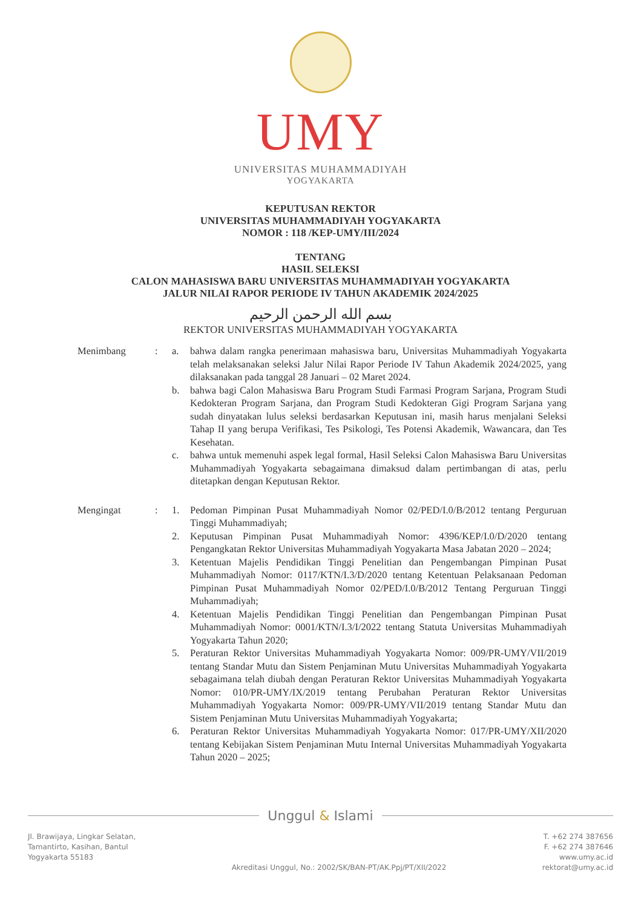UMY
UNIVERSITAS MUHAMMADIYAH
YOGYAKARTA
KEPUTUSAN REKTOR
UNIVERSITAS MUHAMMADIYAH YOGYAKARTA
NOMOR : 118 /KEP-UMY/III/2024
TENTANG
HASIL SELEKSI
CALON MAHASISWA BARU UNIVERSITAS MUHAMMADIYAH YOGYAKARTA
JALUR NILAI RAPOR PERIODE IV TAHUN AKADEMIK 2024/2025
بسم الله الرحمن الرحيم
REKTOR UNIVERSITAS MUHAMMADIYAH YOGYAKARTA
Menimbang : a. bahwa dalam rangka penerimaan mahasiswa baru, Universitas Muhammadiyah Yogyakarta telah melaksanakan seleksi Jalur Nilai Rapor Periode IV Tahun Akademik 2024/2025, yang dilaksanakan pada tanggal 28 Januari – 02 Maret 2024.
b. bahwa bagi Calon Mahasiswa Baru Program Studi Farmasi Program Sarjana, Program Studi Kedokteran Program Sarjana, dan Program Studi Kedokteran Gigi Program Sarjana yang sudah dinyatakan lulus seleksi berdasarkan Keputusan ini, masih harus menjalani Seleksi Tahap II yang berupa Verifikasi, Tes Psikologi, Tes Potensi Akademik, Wawancara, dan Tes Kesehatan.
c. bahwa untuk memenuhi aspek legal formal, Hasil Seleksi Calon Mahasiswa Baru Universitas Muhammadiyah Yogyakarta sebagaimana dimaksud dalam pertimbangan di atas, perlu ditetapkan dengan Keputusan Rektor.
Mengingat : 1. Pedoman Pimpinan Pusat Muhammadiyah Nomor 02/PED/I.0/B/2012 tentang Perguruan Tinggi Muhammadiyah;
2. Keputusan Pimpinan Pusat Muhammadiyah Nomor: 4396/KEP/I.0/D/2020 tentang Pengangkatan Rektor Universitas Muhammadiyah Yogyakarta Masa Jabatan 2020 – 2024;
3. Ketentuan Majelis Pendidikan Tinggi Penelitian dan Pengembangan Pimpinan Pusat Muhammadiyah Nomor: 0117/KTN/I.3/D/2020 tentang Ketentuan Pelaksanaan Pedoman Pimpinan Pusat Muhammadiyah Nomor 02/PED/I.0/B/2012 Tentang Perguruan Tinggi Muhammadiyah;
4. Ketentuan Majelis Pendidikan Tinggi Penelitian dan Pengembangan Pimpinan Pusat Muhammadiyah Nomor: 0001/KTN/I.3/I/2022 tentang Statuta Universitas Muhammadiyah Yogyakarta Tahun 2020;
5. Peraturan Rektor Universitas Muhammadiyah Yogyakarta Nomor: 009/PR-UMY/VII/2019 tentang Standar Mutu dan Sistem Penjaminan Mutu Universitas Muhammadiyah Yogyakarta sebagaimana telah diubah dengan Peraturan Rektor Universitas Muhammadiyah Yogyakarta Nomor: 010/PR-UMY/IX/2019 tentang Perubahan Peraturan Rektor Universitas Muhammadiyah Yogyakarta Nomor: 009/PR-UMY/VII/2019 tentang Standar Mutu dan Sistem Penjaminan Mutu Universitas Muhammadiyah Yogyakarta;
6. Peraturan Rektor Universitas Muhammadiyah Yogyakarta Nomor: 017/PR-UMY/XII/2020 tentang Kebijakan Sistem Penjaminan Mutu Internal Universitas Muhammadiyah Yogyakarta Tahun 2020 – 2025;
Unggul & Islami
Jl. Brawijaya, Lingkar Selatan,
Tamantirto, Kasihan, Bantul
Yogyakarta 55183
Akreditasi Unggul, No.: 2002/SK/BAN-PT/AK.Ppj/PT/XII/2022
T. +62 274 387656
F. +62 274 387646
www.umy.ac.id
rektorat@umy.ac.id